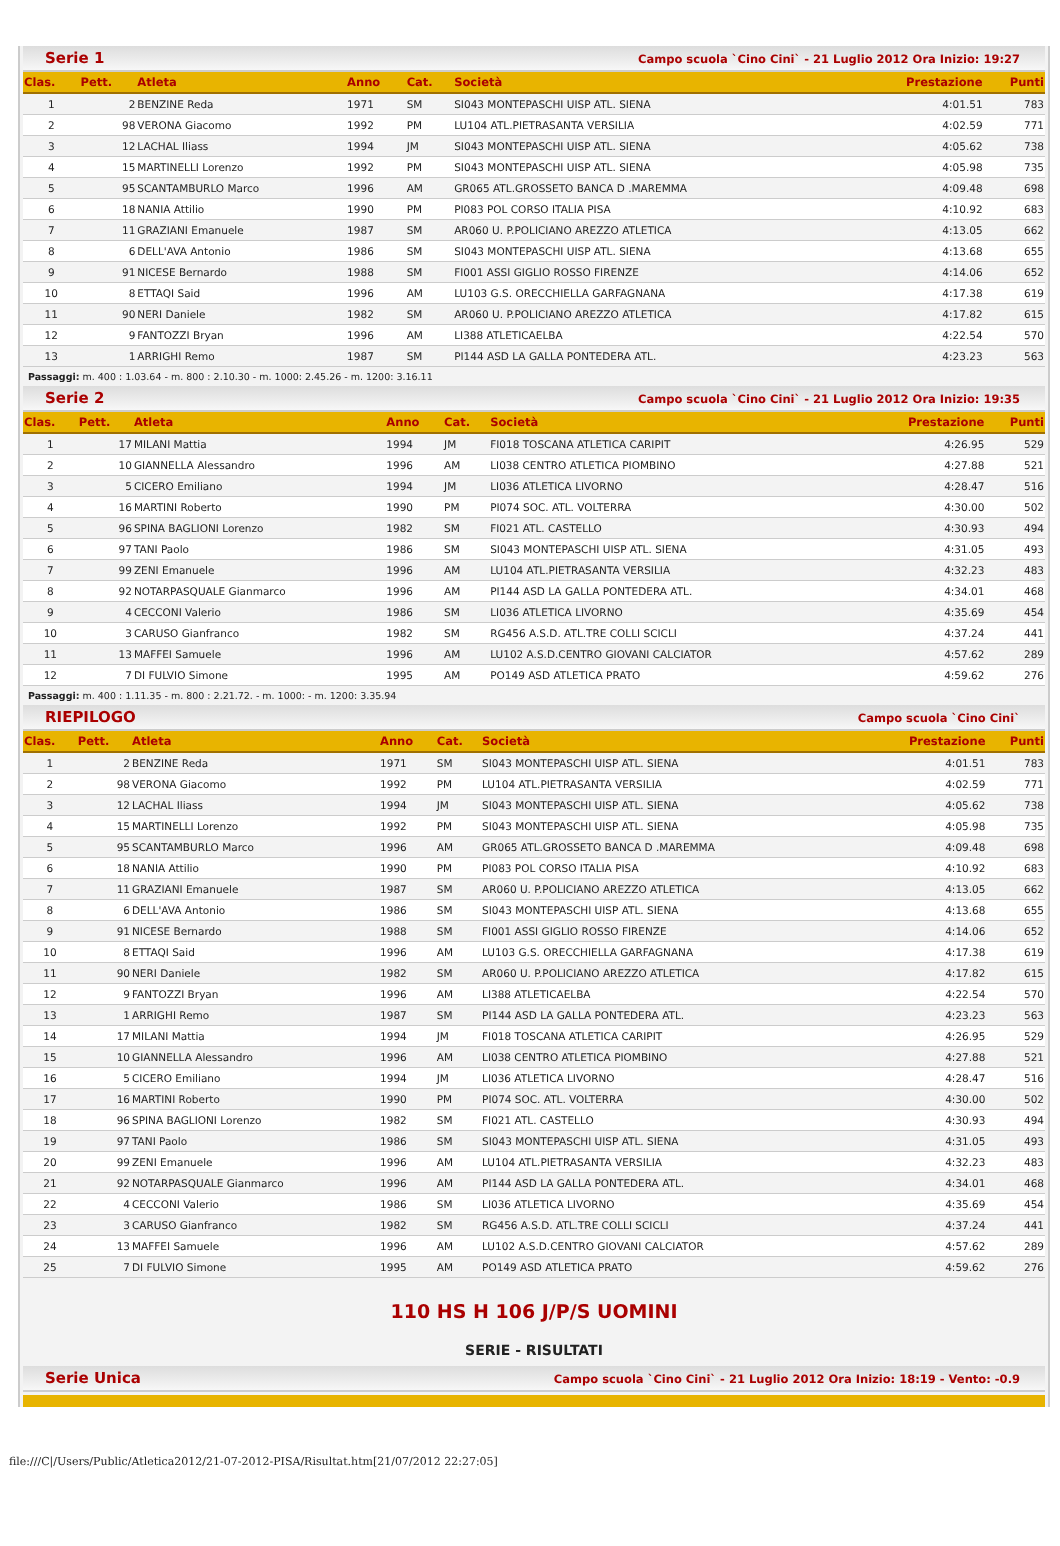Serie 1 Campo scuola `Cino Cini` - 21 Luglio 2012 Ora Inizio: 19:27
| Clas. | Pett. | Atleta | Anno | Cat. | Società | Prestazione | Punti |
| --- | --- | --- | --- | --- | --- | --- | --- |
| 1 | 2 | BENZINE Reda | 1971 | SM | SI043 MONTEPASCHI UISP ATL. SIENA | 4:01.51 | 783 |
| 2 | 98 | VERONA Giacomo | 1992 | PM | LU104 ATL.PIETRASANTA VERSILIA | 4:02.59 | 771 |
| 3 | 12 | LACHAL Iliass | 1994 | JM | SI043 MONTEPASCHI UISP ATL. SIENA | 4:05.62 | 738 |
| 4 | 15 | MARTINELLI Lorenzo | 1992 | PM | SI043 MONTEPASCHI UISP ATL. SIENA | 4:05.98 | 735 |
| 5 | 95 | SCANTAMBURLO Marco | 1996 | AM | GR065 ATL.GROSSETO BANCA D .MAREMMA | 4:09.48 | 698 |
| 6 | 18 | NANIA Attilio | 1990 | PM | PI083 POL CORSO ITALIA PISA | 4:10.92 | 683 |
| 7 | 11 | GRAZIANI Emanuele | 1987 | SM | AR060 U. P.POLICIANO AREZZO ATLETICA | 4:13.05 | 662 |
| 8 | 6 | DELL'AVA Antonio | 1986 | SM | SI043 MONTEPASCHI UISP ATL. SIENA | 4:13.68 | 655 |
| 9 | 91 | NICESE Bernardo | 1988 | SM | FI001 ASSI GIGLIO ROSSO FIRENZE | 4:14.06 | 652 |
| 10 | 8 | ETTAQI Said | 1996 | AM | LU103 G.S. ORECCHIELLA GARFAGNANA | 4:17.38 | 619 |
| 11 | 90 | NERI Daniele | 1982 | SM | AR060 U. P.POLICIANO AREZZO ATLETICA | 4:17.82 | 615 |
| 12 | 9 | FANTOZZI Bryan | 1996 | AM | LI388 ATLETICAELBA | 4:22.54 | 570 |
| 13 | 1 | ARRIGHI Remo | 1987 | SM | PI144 ASD LA GALLA PONTEDERA ATL. | 4:23.23 | 563 |
Passaggi: m. 400 : 1.03.64 - m. 800 : 2.10.30 - m. 1000: 2.45.26 - m. 1200: 3.16.11
Serie 2 Campo scuola `Cino Cini` - 21 Luglio 2012 Ora Inizio: 19:35
| Clas. | Pett. | Atleta | Anno | Cat. | Società | Prestazione | Punti |
| --- | --- | --- | --- | --- | --- | --- | --- |
| 1 | 17 | MILANI Mattia | 1994 | JM | FI018 TOSCANA ATLETICA CARIPIT | 4:26.95 | 529 |
| 2 | 10 | GIANNELLA Alessandro | 1996 | AM | LI038 CENTRO ATLETICA PIOMBINO | 4:27.88 | 521 |
| 3 | 5 | CICERO Emiliano | 1994 | JM | LI036 ATLETICA LIVORNO | 4:28.47 | 516 |
| 4 | 16 | MARTINI Roberto | 1990 | PM | PI074 SOC. ATL. VOLTERRA | 4:30.00 | 502 |
| 5 | 96 | SPINA BAGLIONI Lorenzo | 1982 | SM | FI021 ATL. CASTELLO | 4:30.93 | 494 |
| 6 | 97 | TANI Paolo | 1986 | SM | SI043 MONTEPASCHI UISP ATL. SIENA | 4:31.05 | 493 |
| 7 | 99 | ZENI Emanuele | 1996 | AM | LU104 ATL.PIETRASANTA VERSILIA | 4:32.23 | 483 |
| 8 | 92 | NOTARPASQUALE Gianmarco | 1996 | AM | PI144 ASD LA GALLA PONTEDERA ATL. | 4:34.01 | 468 |
| 9 | 4 | CECCONI Valerio | 1986 | SM | LI036 ATLETICA LIVORNO | 4:35.69 | 454 |
| 10 | 3 | CARUSO Gianfranco | 1982 | SM | RG456 A.S.D. ATL.TRE COLLI SCICLI | 4:37.24 | 441 |
| 11 | 13 | MAFFEI Samuele | 1996 | AM | LU102 A.S.D.CENTRO GIOVANI CALCIATOR | 4:57.62 | 289 |
| 12 | 7 | DI FULVIO Simone | 1995 | AM | PO149 ASD ATLETICA PRATO | 4:59.62 | 276 |
Passaggi: m. 400 : 1.11.35 - m. 800 : 2.21.72. - m. 1000: - m. 1200: 3.35.94
RIEPILOGO Campo scuola `Cino Cini`
| Clas. | Pett. | Atleta | Anno | Cat. | Società | Prestazione | Punti |
| --- | --- | --- | --- | --- | --- | --- | --- |
| 1 | 2 | BENZINE Reda | 1971 | SM | SI043 MONTEPASCHI UISP ATL. SIENA | 4:01.51 | 783 |
| 2 | 98 | VERONA Giacomo | 1992 | PM | LU104 ATL.PIETRASANTA VERSILIA | 4:02.59 | 771 |
| 3 | 12 | LACHAL Iliass | 1994 | JM | SI043 MONTEPASCHI UISP ATL. SIENA | 4:05.62 | 738 |
| 4 | 15 | MARTINELLI Lorenzo | 1992 | PM | SI043 MONTEPASCHI UISP ATL. SIENA | 4:05.98 | 735 |
| 5 | 95 | SCANTAMBURLO Marco | 1996 | AM | GR065 ATL.GROSSETO BANCA D .MAREMMA | 4:09.48 | 698 |
| 6 | 18 | NANIA Attilio | 1990 | PM | PI083 POL CORSO ITALIA PISA | 4:10.92 | 683 |
| 7 | 11 | GRAZIANI Emanuele | 1987 | SM | AR060 U. P.POLICIANO AREZZO ATLETICA | 4:13.05 | 662 |
| 8 | 6 | DELL'AVA Antonio | 1986 | SM | SI043 MONTEPASCHI UISP ATL. SIENA | 4:13.68 | 655 |
| 9 | 91 | NICESE Bernardo | 1988 | SM | FI001 ASSI GIGLIO ROSSO FIRENZE | 4:14.06 | 652 |
| 10 | 8 | ETTAQI Said | 1996 | AM | LU103 G.S. ORECCHIELLA GARFAGNANA | 4:17.38 | 619 |
| 11 | 90 | NERI Daniele | 1982 | SM | AR060 U. P.POLICIANO AREZZO ATLETICA | 4:17.82 | 615 |
| 12 | 9 | FANTOZZI Bryan | 1996 | AM | LI388 ATLETICAELBA | 4:22.54 | 570 |
| 13 | 1 | ARRIGHI Remo | 1987 | SM | PI144 ASD LA GALLA PONTEDERA ATL. | 4:23.23 | 563 |
| 14 | 17 | MILANI Mattia | 1994 | JM | FI018 TOSCANA ATLETICA CARIPIT | 4:26.95 | 529 |
| 15 | 10 | GIANNELLA Alessandro | 1996 | AM | LI038 CENTRO ATLETICA PIOMBINO | 4:27.88 | 521 |
| 16 | 5 | CICERO Emiliano | 1994 | JM | LI036 ATLETICA LIVORNO | 4:28.47 | 516 |
| 17 | 16 | MARTINI Roberto | 1990 | PM | PI074 SOC. ATL. VOLTERRA | 4:30.00 | 502 |
| 18 | 96 | SPINA BAGLIONI Lorenzo | 1982 | SM | FI021 ATL. CASTELLO | 4:30.93 | 494 |
| 19 | 97 | TANI Paolo | 1986 | SM | SI043 MONTEPASCHI UISP ATL. SIENA | 4:31.05 | 493 |
| 20 | 99 | ZENI Emanuele | 1996 | AM | LU104 ATL.PIETRASANTA VERSILIA | 4:32.23 | 483 |
| 21 | 92 | NOTARPASQUALE Gianmarco | 1996 | AM | PI144 ASD LA GALLA PONTEDERA ATL. | 4:34.01 | 468 |
| 22 | 4 | CECCONI Valerio | 1986 | SM | LI036 ATLETICA LIVORNO | 4:35.69 | 454 |
| 23 | 3 | CARUSO Gianfranco | 1982 | SM | RG456 A.S.D. ATL.TRE COLLI SCICLI | 4:37.24 | 441 |
| 24 | 13 | MAFFEI Samuele | 1996 | AM | LU102 A.S.D.CENTRO GIOVANI CALCIATOR | 4:57.62 | 289 |
| 25 | 7 | DI FULVIO Simone | 1995 | AM | PO149 ASD ATLETICA PRATO | 4:59.62 | 276 |
110 HS H 106 J/P/S UOMINI
SERIE - RISULTATI
Serie Unica Campo scuola `Cino Cini` - 21 Luglio 2012 Ora Inizio: 18:19 - Vento: -0.9
file:///C|/Users/Public/Atletica2012/21-07-2012-PISA/Risultat.htm[21/07/2012 22:27:05]